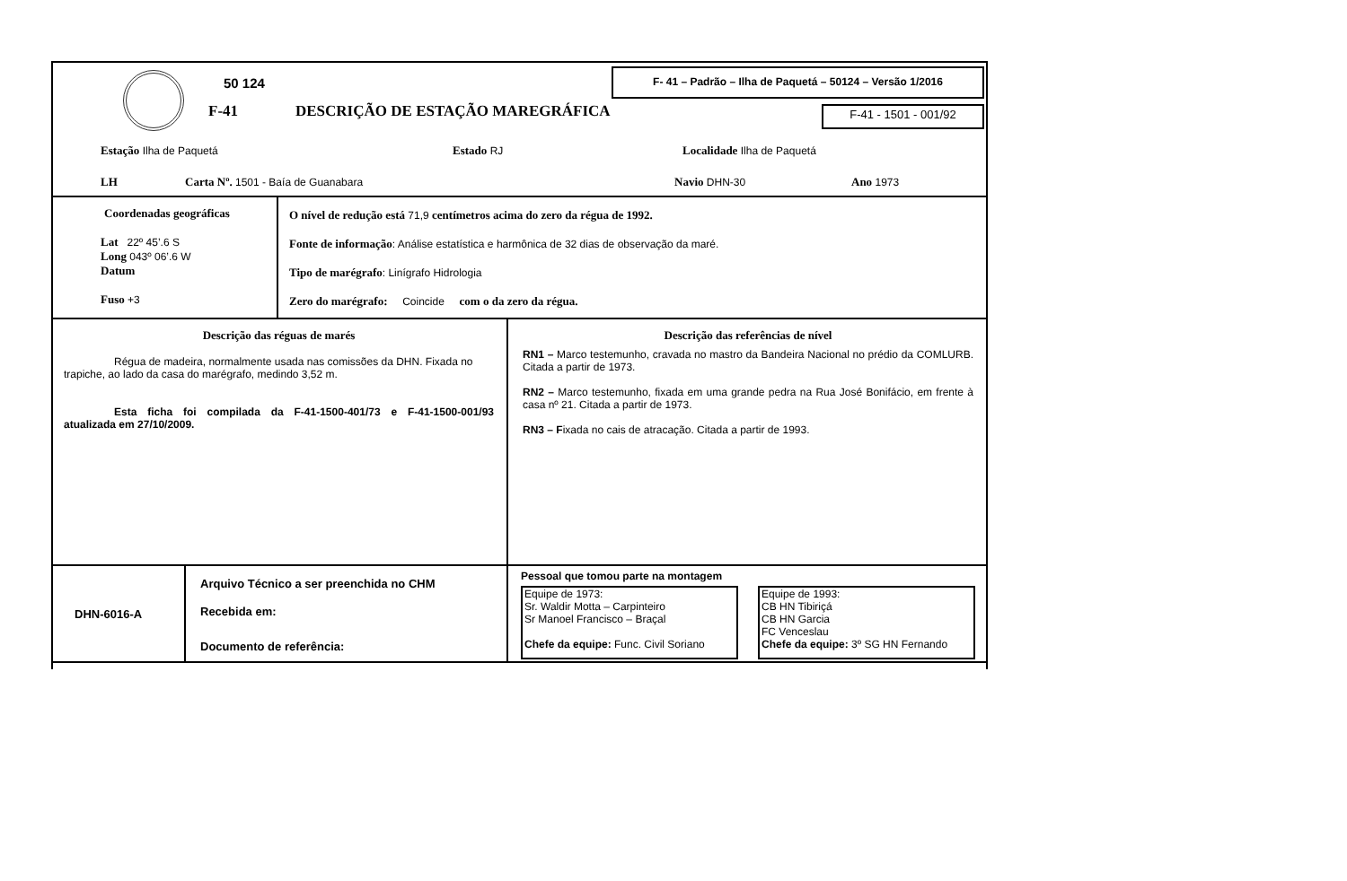50 124
F-41
DESCRIÇÃO DE ESTAÇÃO MAREGRÁFICA
F- 41 – Padrão – Ilha de Paquetá – 50124 – Versão 1/2016
F-41 - 1501 - 001/92
Estação Ilha de Paquetá Estado RJ Localidade Ilha de Paquetá
LH
Carta Nº. 1501 - Baía de Guanabara
Navio DHN-30 Ano 1973
Coordenadas geográficas
Lat 22º 45’.6 S
Long 043º 06’.6 W
Datum
Fuso +3
O nível de redução está 71,9 centímetros acima do zero da régua de 1992.
Fonte de informação: Análise estatística e harmônica de 32 dias de observação da maré.
Tipo de marégrafo: Linígrafo Hidrologia
Zero do marégrafo: Coincide com o da zero da régua.
Descrição das réguas de marés
Régua de madeira, normalmente usada nas comissões da DHN. Fixada no trapiche, ao lado da casa do marégrafo, medindo 3,52 m.
Esta ficha foi compilada da F-41-1500-401/73 e F-41-1500-001/93 atualizada em 27/10/2009.
Descrição das referências de nível
RN1 – Marco testemunho, cravada no mastro da Bandeira Nacional no prédio da COMLURB. Citada a partir de 1973.
RN2 – Marco testemunho, fixada em uma grande pedra na Rua José Bonifácio, em frente à casa nº 21. Citada a partir de 1973.
RN3 – Fixada no cais de atracação. Citada a partir de 1993.
DHN-6016-A
Arquivo Técnico a ser preenchida no CHM
Recebida em:
Documento de referência:
Pessoal que tomou parte na montagem
Equipe de 1973:
Sr. Waldir Motta – Carpinteiro
Sr Manoel Francisco – Braçal
Chefe da equipe: Func. Civil Soriano
Equipe de 1993:
CB HN Tibiriçá
CB HN Garcia
FC Venceslau
Chefe da equipe: 3º SG HN Fernando